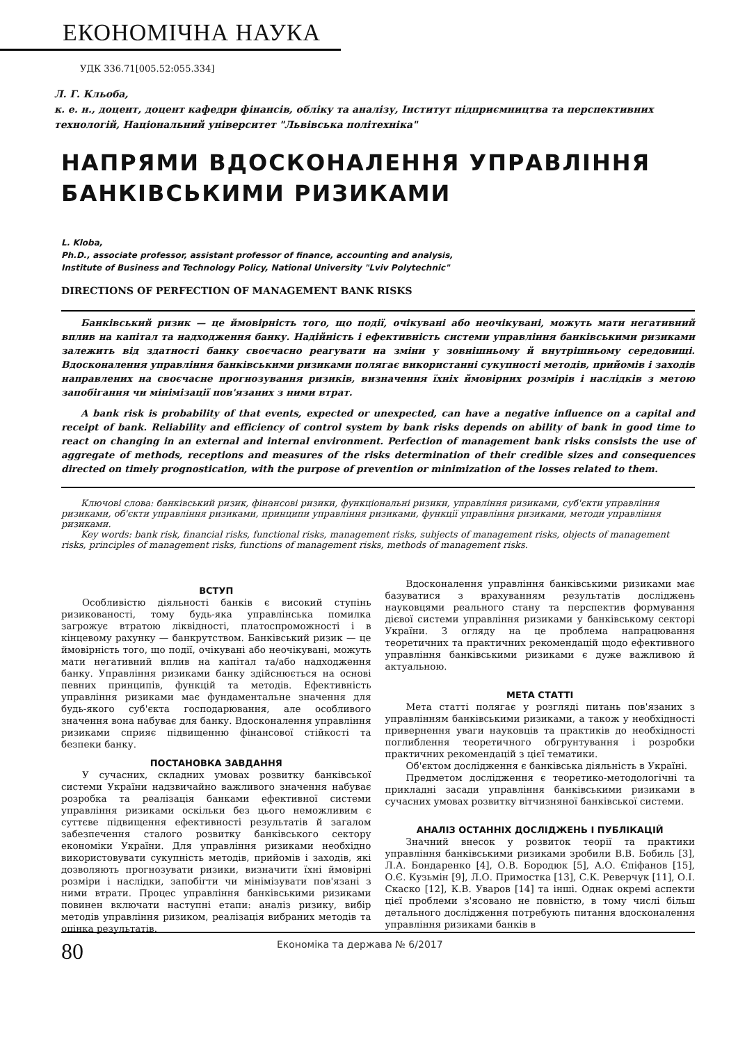ЕКОНОМІЧНА НАУКА
УДК 336.71[005.52:055.334]
Л. Г. Кльоба,
к. е. н., доцент, доцент кафедри фінансів, обліку та аналізу, Інститут підприємництва та перспективних технологій, Національний університет "Львівська політехніка"
НАПРЯМИ ВДОСКОНАЛЕННЯ УПРАВЛІННЯ БАНКІВСЬКИМИ РИЗИКАМИ
L. Kloba,
Ph.D., associate professor, assistant professor of finance, accounting and analysis,
Institute of Business and Technology Policy, National University "Lviv Polytechnic"
DIRECTIONS OF PERFECTION OF MANAGEMENT BANK RISKS
Банківський ризик — це ймовірність того, що події, очікувані або неочікувані, можуть мати негативний вплив на капітал та надходження банку. Надійність і ефективність системи управління банківськими ризиками залежить від здатності банку своєчасно реагувати на зміни у зовнішньому й внутрішньому середовищі. Вдосконалення управління банківськими ризиками полягає використанні сукупності методів, прийомів і заходів направлених на своєчасне прогнозування ризиків, визначення їхніх ймовірних розмірів і наслідків з метою запобігання чи мінімізації пов'язаних з ними втрат.
A bank risk is probability of that events, expected or unexpected, can have a negative influence on a capital and receipt of bank. Reliability and efficiency of control system by bank risks depends on ability of bank in good time to react on changing in an external and internal environment. Perfection of management bank risks consists the use of aggregate of methods, receptions and measures of the risks determination of their credible sizes and consequences directed on timely prognostication, with the purpose of prevention or minimization of the losses related to them.
Ключові слова: банківський ризик, фінансові ризики, функціональні ризики, управління ризиками, суб'єкти управління ризиками, об'єкти управління ризиками, принципи управління ризиками, функції управління ризиками, методи управління ризиками.
Key words: bank risk, financial risks, functional risks, management risks, subjects of management risks, objects of management risks, principles of management risks, functions of management risks, methods of management risks.
ВСТУП
Особливістю діяльності банків є високий ступінь ризикованості, тому будь-яка управлінська помилка загрожує втратою ліквідності, платоспроможності і в кінцевому рахунку — банкрутством. Банківський ризик — це ймовірність того, що події, очікувані або неочікувані, можуть мати негативний вплив на капітал та/або надходження банку. Управління ризиками банку здійснюється на основі певних принципів, функцій та методів. Ефективність управління ризиками має фундаментальне значення для будь-якого суб'єкта господарювання, але особливого значення вона набуває для банку. Вдосконалення управління ризиками сприяє підвищенню фінансової стійкості та безпеки банку.
ПОСТАНОВКА ЗАВДАННЯ
У сучасних, складних умовах розвитку банківської системи України надзвичайно важливого значення набуває розробка та реалізація банками ефективної системи управління ризиками оскільки без цього неможливим є суттєве підвищення ефективності результатів й загалом забезпечення сталого розвитку банківського сектору економіки України. Для управління ризиками необхідно використовувати сукупність методів, прийомів і заходів, які дозволяють прогнозувати ризики, визначити їхні ймовірні розміри і наслідки, запобігти чи мінімізувати пов'язані з ними втрати. Процес управління банківськими ризиками повинен включати наступні етапи: аналіз ризику, вибір методів управління ризиком, реалізація вибраних методів та оцінка результатів.
Вдосконалення управління банківськими ризиками має базуватися з врахуванням результатів досліджень науковцями реального стану та перспектив формування дієвої системи управління ризиками у банківському секторі України. З огляду на це проблема напрацювання теоретичних та практичних рекомендацій щодо ефективного управління банківськими ризиками є дуже важливою й актуальною.
МЕТА СТАТТІ
Мета статті полягає у розгляді питань пов'язаних з управлінням банківськими ризиками, а також у необхідності привернення уваги науковців та практиків до необхідності поглиблення теоретичного обгрунтування і розробки практичних рекомендацій з цієї тематики.
Об'єктом дослідження є банківська діяльність в Україні.
Предметом дослідження є теоретико-методологічні та прикладні засади управління банківськими ризиками в сучасних умовах розвитку вітчизняної банківської системи.
АНАЛІЗ ОСТАННІХ ДОСЛІДЖЕНЬ І ПУБЛІКАЦІЙ
Значний внесок у розвиток теорії та практики управління банківськими ризиками зробили В.В. Бобиль [3], Л.А. Бондаренко [4], О.В. Бородюк [5], А.О. Єпіфанов [15], О.Є. Кузьмін [9], Л.О. Примостка [13], С.К. Реверчук [11], О.І. Скаско [12], К.В. Уваров [14] та інші. Однак окремі аспекти цієї проблеми з'ясовано не повністю, в тому числі більш детального дослідження потребують питання вдосконалення управління ризиками банків в
80
Економіка та держава № 6/2017